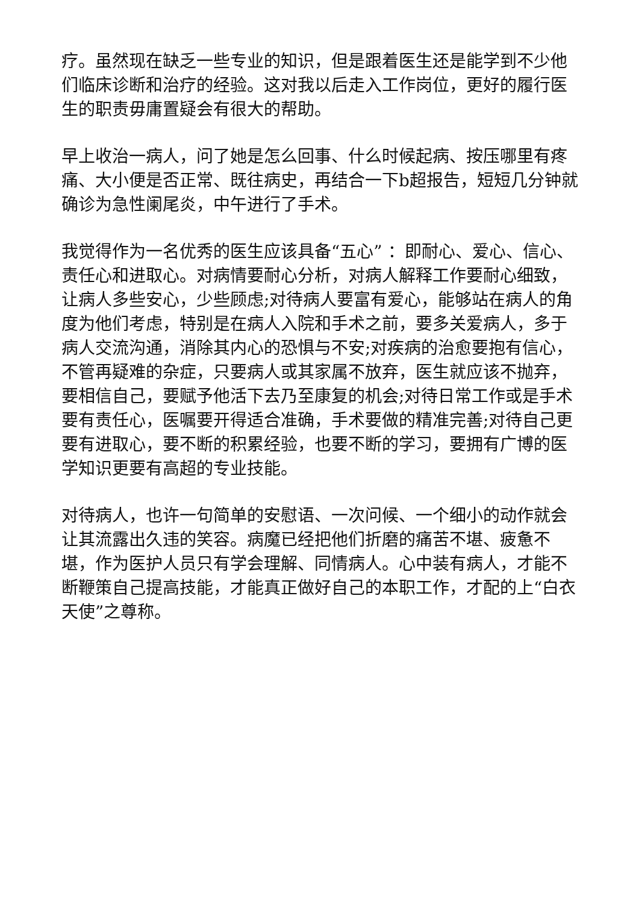疗。虽然现在缺乏一些专业的知识，但是跟着医生还是能学到不少他们临床诊断和治疗的经验。这对我以后走入工作岗位，更好的履行医生的职责毋庸置疑会有很大的帮助。
早上收治一病人，问了她是怎么回事、什么时候起病、按压哪里有疼痛、大小便是否正常、既往病史，再结合一下b超报告，短短几分钟就确诊为急性阑尾炎，中午进行了手术。
我觉得作为一名优秀的医生应该具备“五心” ：即耐心、爱心、信心、责任心和进取心。对病情要耐心分析，对病人解释工作要耐心细致，让病人多些安心，少些顾虑;对待病人要富有爱心，能够站在病人的角度为他们考虑，特别是在病人入院和手术之前，要多关爱病人，多于病人交流沟通，消除其内心的恐惧与不安;对疾病的治愈要抱有信心，不管再疑难的杂症，只要病人或其家属不放弃，医生就应该不抛弃，要相信自己，要赋予他活下去乃至康复的机会;对待日常工作或是手术要有责任心，医嘱要开得适合准确，手术要做的精准完善;对待自己更要有进取心，要不断的积累经验，也要不断的学习，要拥有广博的医学知识更要有高超的专业技能。
对待病人，也许一句简单的安慰语、一次问候、一个细小的动作就会让其流露出久违的笑容。病魔已经把他们折磨的痛苦不堪、疲惫不堪，作为医护人员只有学会理解、同情病人。心中装有病人，才能不断鞭策自己提高技能，才能真正做好自己的本职工作，才配的上“白衣天使”之尊称。